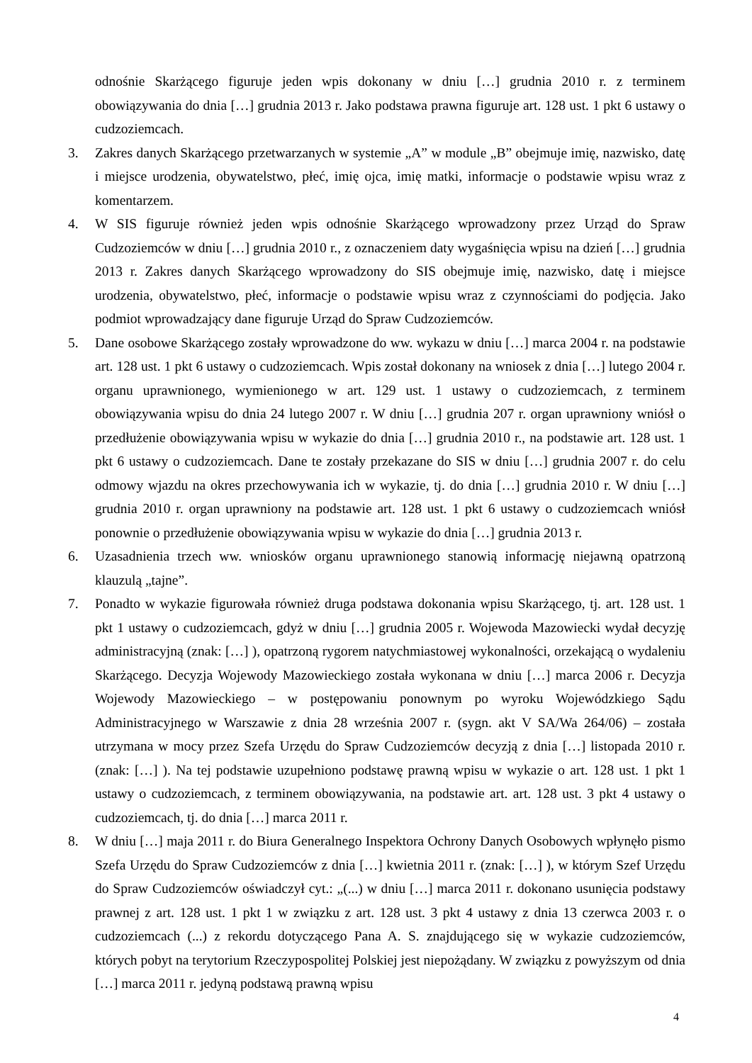odnośnie Skarżącego figuruje jeden wpis dokonany w dniu […] grudnia 2010 r. z terminem obowiązywania do dnia […] grudnia 2013 r. Jako podstawa prawna figuruje art. 128 ust. 1 pkt 6 ustawy o cudzoziemcach.
3. Zakres danych Skarżącego przetwarzanych w systemie „A” w module „B” obejmuje imię, nazwisko, datę i miejsce urodzenia, obywatelstwo, płeć, imię ojca, imię matki, informacje o podstawie wpisu wraz z komentarzem.
4. W SIS figuruje również jeden wpis odnośnie Skarżącego wprowadzony przez Urząd do Spraw Cudzoziemców w dniu […] grudnia 2010 r., z oznaczeniem daty wygaśnięcia wpisu na dzień […] grudnia 2013 r. Zakres danych Skarżącego wprowadzony do SIS obejmuje imię, nazwisko, datę i miejsce urodzenia, obywatelstwo, płeć, informacje o podstawie wpisu wraz z czynnościami do podjęcia. Jako podmiot wprowadzający dane figuruje Urząd do Spraw Cudzoziemców.
5. Dane osobowe Skarżącego zostały wprowadzone do ww. wykazu w dniu […] marca 2004 r. na podstawie art. 128 ust. 1 pkt 6 ustawy o cudzoziemcach. Wpis został dokonany na wniosek z dnia […] lutego 2004 r. organu uprawnionego, wymienionego w art. 129 ust. 1 ustawy o cudzoziemcach, z terminem obowiązywania wpisu do dnia 24 lutego 2007 r. W dniu […] grudnia 207 r. organ uprawniony wniósł o przedłużenie obowiązywania wpisu w wykazie do dnia […] grudnia 2010 r., na podstawie art. 128 ust. 1 pkt 6 ustawy o cudzoziemcach. Dane te zostały przekazane do SIS w dniu […] grudnia 2007 r. do celu odmowy wjazdu na okres przechowywania ich w wykazie, tj. do dnia […] grudnia 2010 r. W dniu […] grudnia 2010 r. organ uprawniony na podstawie art. 128 ust. 1 pkt 6 ustawy o cudzoziemcach wniósł ponownie o przedłużenie obowiązywania wpisu w wykazie do dnia […] grudnia 2013 r.
6. Uzasadnienia trzech ww. wniosków organu uprawnionego stanowią informację niejawną opatrzoną klauzulą „tajne”.
7. Ponadto w wykazie figurowała również druga podstawa dokonania wpisu Skarżącego, tj. art. 128 ust. 1 pkt 1 ustawy o cudzoziemcach, gdyż w dniu […] grudnia 2005 r. Wojewoda Mazowiecki wydał decyzję administracyjną (znak: […] ), opatrzoną rygorem natychmiastowej wykonalności, orzekającą o wydaleniu Skarżącego. Decyzja Wojewody Mazowieckiego została wykonana w dniu […] marca 2006 r. Decyzja Wojewody Mazowieckiego – w postępowaniu ponownym po wyroku Wojewódzkiego Sądu Administracyjnego w Warszawie z dnia 28 września 2007 r. (sygn. akt V SA/Wa 264/06) – została utrzymana w mocy przez Szefa Urzędu do Spraw Cudzoziemców decyzją z dnia […] listopada 2010 r. (znak: […] ). Na tej podstawie uzupełniono podstawę prawną wpisu w wykazie o art. 128 ust. 1 pkt 1 ustawy o cudzoziemcach, z terminem obowiązywania, na podstawie art. art. 128 ust. 3 pkt 4 ustawy o cudzoziemcach, tj. do dnia […] marca 2011 r.
8. W dniu […] maja 2011 r. do Biura Generalnego Inspektora Ochrony Danych Osobowych wpłynęło pismo Szefa Urzędu do Spraw Cudzoziemców z dnia […] kwietnia 2011 r. (znak: […] ), w którym Szef Urzędu do Spraw Cudzoziemców oświadczył cyt.: „(...) w dniu […] marca 2011 r. dokonano usunięcia podstawy prawnej z art. 128 ust. 1 pkt 1 w związku z art. 128 ust. 3 pkt 4 ustawy z dnia 13 czerwca 2003 r. o cudzoziemcach (...) z rekordu dotyczącego Pana A. S. znajdującego się w wykazie cudzoziemców, których pobyt na terytorium Rzeczypospolitej Polskiej jest niepożądany. W związku z powyższym od dnia […] marca 2011 r. jedyną podstawą prawną wpisu
4